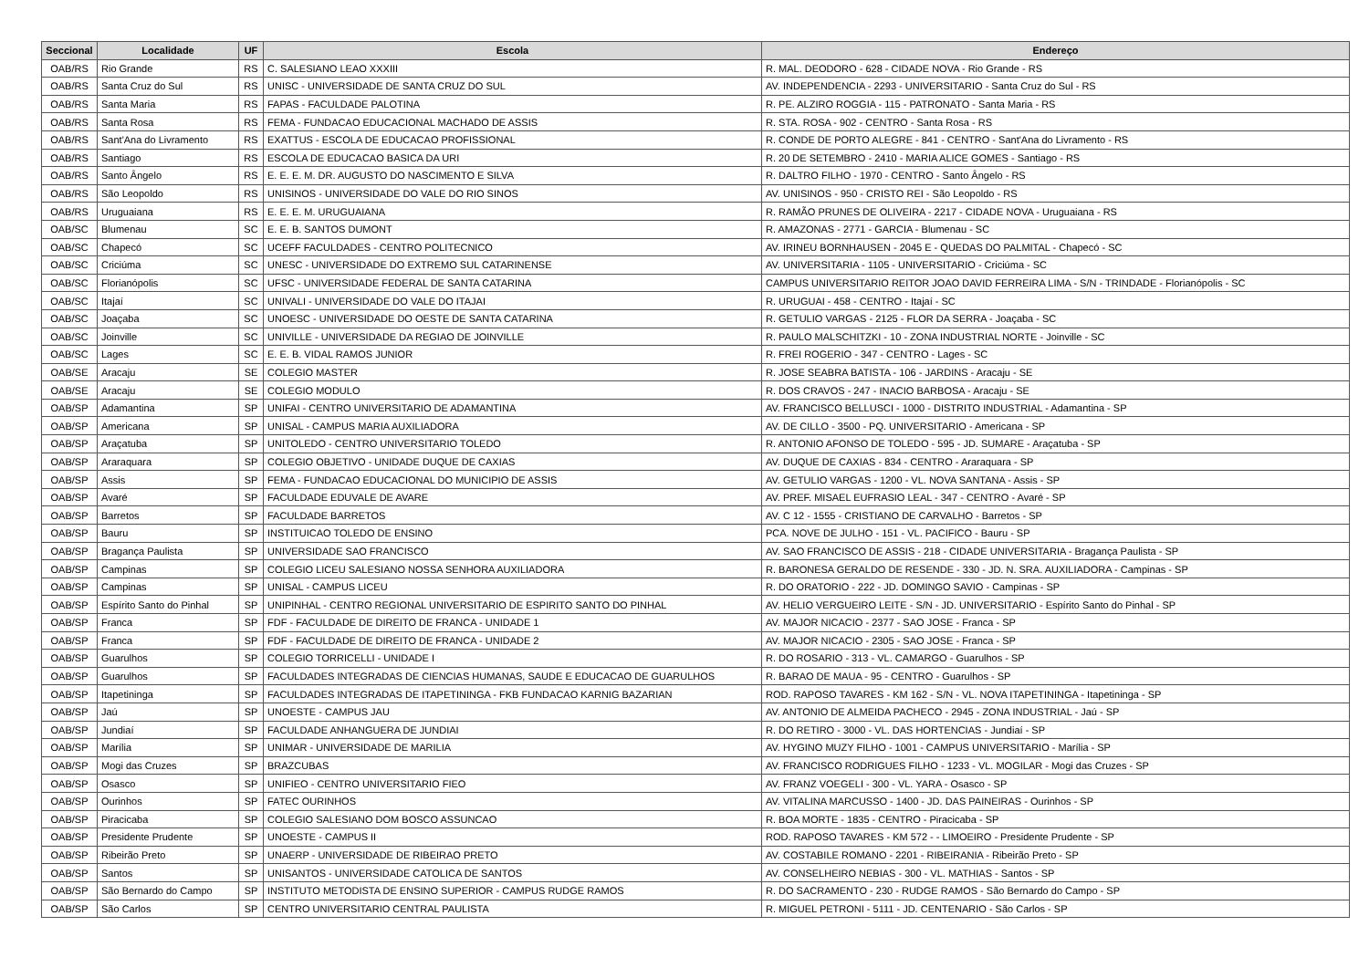| Seccional | Localidade | UF | Escola | Endereço |
| --- | --- | --- | --- | --- |
| OAB/RS | Rio Grande | RS | C. SALESIANO LEAO XXXIII | R. MAL. DEODORO - 628 - CIDADE NOVA - Rio Grande - RS |
| OAB/RS | Santa Cruz do Sul | RS | UNISC - UNIVERSIDADE DE SANTA CRUZ DO SUL | AV. INDEPENDENCIA - 2293 - UNIVERSITARIO - Santa Cruz do Sul - RS |
| OAB/RS | Santa Maria | RS | FAPAS - FACULDADE PALOTINA | R. PE. ALZIRO ROGGIA - 115 - PATRONATO - Santa Maria - RS |
| OAB/RS | Santa Rosa | RS | FEMA - FUNDACAO EDUCACIONAL MACHADO DE ASSIS | R. STA. ROSA - 902 - CENTRO - Santa Rosa - RS |
| OAB/RS | Sant'Ana do Livramento | RS | EXATTUS - ESCOLA DE EDUCACAO PROFISSIONAL | R. CONDE DE PORTO ALEGRE - 841 - CENTRO - Sant'Ana do Livramento - RS |
| OAB/RS | Santiago | RS | ESCOLA DE EDUCACAO BASICA DA URI | R. 20 DE SETEMBRO - 2410 - MARIA ALICE GOMES - Santiago - RS |
| OAB/RS | Santo Ângelo | RS | E. E. E. M. DR. AUGUSTO DO NASCIMENTO E SILVA | R. DALTRO FILHO - 1970 - CENTRO - Santo Ângelo - RS |
| OAB/RS | São Leopoldo | RS | UNISINOS - UNIVERSIDADE DO VALE DO RIO SINOS | AV. UNISINOS - 950 - CRISTO REI - São Leopoldo - RS |
| OAB/RS | Uruguaiana | RS | E. E. E. M. URUGUAIANA | R. RAMÃO PRUNES DE OLIVEIRA - 2217 - CIDADE NOVA - Uruguaiana - RS |
| OAB/SC | Blumenau | SC | E. E. B. SANTOS DUMONT | R. AMAZONAS - 2771 - GARCIA - Blumenau - SC |
| OAB/SC | Chapecó | SC | UCEFF FACULDADES - CENTRO POLITECNICO | AV. IRINEU BORNHAUSEN - 2045 E - QUEDAS DO PALMITAL - Chapecó - SC |
| OAB/SC | Criciúma | SC | UNESC - UNIVERSIDADE DO EXTREMO SUL CATARINENSE | AV. UNIVERSITARIA - 1105 - UNIVERSITARIO - Criciúma - SC |
| OAB/SC | Florianópolis | SC | UFSC - UNIVERSIDADE FEDERAL DE SANTA CATARINA | CAMPUS UNIVERSITARIO REITOR JOAO DAVID FERREIRA LIMA - S/N - TRINDADE - Florianópolis - SC |
| OAB/SC | Itajaí | SC | UNIVALI - UNIVERSIDADE DO VALE DO ITAJAI | R. URUGUAI - 458 - CENTRO - Itajaí - SC |
| OAB/SC | Joaçaba | SC | UNOESC - UNIVERSIDADE DO OESTE DE SANTA CATARINA | R. GETULIO VARGAS - 2125 - FLOR DA SERRA - Joaçaba - SC |
| OAB/SC | Joinville | SC | UNIVILLE - UNIVERSIDADE DA REGIAO DE JOINVILLE | R. PAULO MALSCHITZKI - 10 - ZONA INDUSTRIAL NORTE - Joinville - SC |
| OAB/SC | Lages | SC | E. E. B. VIDAL RAMOS JUNIOR | R. FREI ROGERIO - 347 - CENTRO - Lages - SC |
| OAB/SE | Aracaju | SE | COLEGIO MASTER | R. JOSE SEABRA BATISTA - 106 - JARDINS - Aracaju - SE |
| OAB/SE | Aracaju | SE | COLEGIO MODULO | R. DOS CRAVOS - 247 - INACIO BARBOSA - Aracaju - SE |
| OAB/SP | Adamantina | SP | UNIFAI - CENTRO UNIVERSITARIO DE ADAMANTINA | AV. FRANCISCO BELLUSCI - 1000 - DISTRITO INDUSTRIAL - Adamantina - SP |
| OAB/SP | Americana | SP | UNISAL - CAMPUS MARIA AUXILIADORA | AV. DE CILLO - 3500 - PQ. UNIVERSITARIO - Americana - SP |
| OAB/SP | Araçatuba | SP | UNITOLEDO - CENTRO UNIVERSITARIO TOLEDO | R. ANTONIO AFONSO DE TOLEDO - 595 - JD. SUMARE - Araçatuba - SP |
| OAB/SP | Araraquara | SP | COLEGIO OBJETIVO - UNIDADE DUQUE DE CAXIAS | AV. DUQUE DE CAXIAS - 834 - CENTRO - Araraquara - SP |
| OAB/SP | Assis | SP | FEMA - FUNDACAO EDUCACIONAL DO MUNICIPIO DE ASSIS | AV. GETULIO VARGAS - 1200 - VL. NOVA SANTANA - Assis - SP |
| OAB/SP | Avaré | SP | FACULDADE EDUVALE DE AVARE | AV. PREF. MISAEL EUFRASIO LEAL - 347 - CENTRO - Avaré - SP |
| OAB/SP | Barretos | SP | FACULDADE BARRETOS | AV. C 12 - 1555 - CRISTIANO DE CARVALHO - Barretos - SP |
| OAB/SP | Bauru | SP | INSTITUICAO TOLEDO DE ENSINO | PCA. NOVE DE JULHO - 151 - VL. PACIFICO - Bauru - SP |
| OAB/SP | Bragança Paulista | SP | UNIVERSIDADE SAO FRANCISCO | AV. SAO FRANCISCO DE ASSIS - 218 - CIDADE UNIVERSITARIA - Bragança Paulista - SP |
| OAB/SP | Campinas | SP | COLEGIO LICEU SALESIANO NOSSA SENHORA AUXILIADORA | R. BARONESA GERALDO DE RESENDE - 330 - JD. N. SRA. AUXILIADORA - Campinas - SP |
| OAB/SP | Campinas | SP | UNISAL - CAMPUS LICEU | R. DO ORATORIO - 222 - JD. DOMINGO SAVIO - Campinas - SP |
| OAB/SP | Espírito Santo do Pinhal | SP | UNIPINHAL - CENTRO REGIONAL UNIVERSITARIO DE ESPIRITO SANTO DO PINHAL | AV. HELIO VERGUEIRO LEITE - S/N - JD. UNIVERSITARIO - Espírito Santo do Pinhal - SP |
| OAB/SP | Franca | SP | FDF - FACULDADE DE DIREITO DE FRANCA - UNIDADE 1 | AV. MAJOR NICACIO - 2377 - SAO JOSE - Franca - SP |
| OAB/SP | Franca | SP | FDF - FACULDADE DE DIREITO DE FRANCA - UNIDADE 2 | AV. MAJOR NICACIO - 2305 - SAO JOSE - Franca - SP |
| OAB/SP | Guarulhos | SP | COLEGIO TORRICELLI - UNIDADE I | R. DO ROSARIO - 313 - VL. CAMARGO - Guarulhos - SP |
| OAB/SP | Guarulhos | SP | FACULDADES INTEGRADAS DE CIENCIAS HUMANAS, SAUDE E EDUCACAO DE GUARULHOS | R. BARAO DE MAUA - 95 - CENTRO - Guarulhos - SP |
| OAB/SP | Itapetininga | SP | FACULDADES INTEGRADAS DE ITAPETININGA - FKB FUNDACAO KARNIG BAZARIAN | ROD. RAPOSO TAVARES - KM 162 - S/N - VL. NOVA ITAPETININGA - Itapetininga - SP |
| OAB/SP | Jaú | SP | UNOESTE - CAMPUS JAU | AV. ANTONIO DE ALMEIDA PACHECO - 2945 - ZONA INDUSTRIAL - Jaú - SP |
| OAB/SP | Jundiaí | SP | FACULDADE ANHANGUERA DE JUNDIAI | R. DO RETIRO - 3000 - VL. DAS HORTENCIAS - Jundiaí - SP |
| OAB/SP | Marília | SP | UNIMAR - UNIVERSIDADE DE MARILIA | AV. HYGINO MUZY FILHO - 1001 - CAMPUS UNIVERSITARIO - Marília - SP |
| OAB/SP | Mogi das Cruzes | SP | BRAZCUBAS | AV. FRANCISCO RODRIGUES FILHO - 1233 - VL. MOGILAR - Mogi das Cruzes - SP |
| OAB/SP | Osasco | SP | UNIFIEO - CENTRO UNIVERSITARIO FIEO | AV. FRANZ VOEGELI - 300 - VL. YARA - Osasco - SP |
| OAB/SP | Ourinhos | SP | FATEC OURINHOS | AV. VITALINA MARCUSSO - 1400 - JD. DAS PAINEIRAS - Ourinhos - SP |
| OAB/SP | Piracicaba | SP | COLEGIO SALESIANO DOM BOSCO ASSUNCAO | R. BOA MORTE - 1835 - CENTRO - Piracicaba - SP |
| OAB/SP | Presidente Prudente | SP | UNOESTE - CAMPUS II | ROD. RAPOSO TAVARES - KM 572 - - LIMOEIRO - Presidente Prudente - SP |
| OAB/SP | Ribeirão Preto | SP | UNAERP - UNIVERSIDADE DE RIBEIRAO PRETO | AV. COSTABILE ROMANO - 2201 - RIBEIRANIA - Ribeirão Preto - SP |
| OAB/SP | Santos | SP | UNISANTOS - UNIVERSIDADE CATOLICA DE SANTOS | AV. CONSELHEIRO NEBIAS - 300 - VL. MATHIAS - Santos - SP |
| OAB/SP | São Bernardo do Campo | SP | INSTITUTO METODISTA DE ENSINO SUPERIOR - CAMPUS RUDGE RAMOS | R. DO SACRAMENTO - 230 - RUDGE RAMOS - São Bernardo do Campo - SP |
| OAB/SP | São Carlos | SP | CENTRO UNIVERSITARIO CENTRAL PAULISTA | R. MIGUEL PETRONI - 5111 - JD. CENTENARIO - São Carlos - SP |